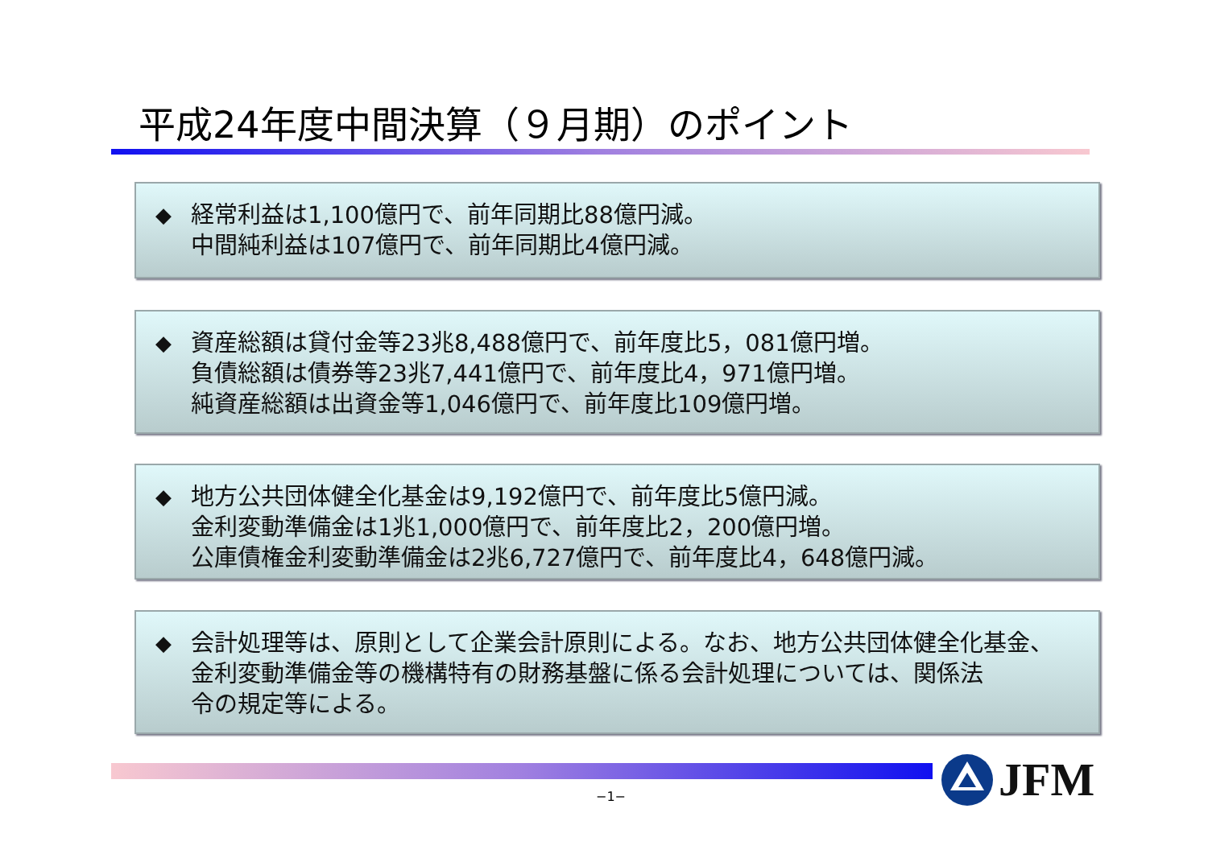平成24年度中間決算（９月期）のポイント
◆ 経常利益は1,100億円で、前年同期比88億円減。
中間純利益は107億円で、前年同期比4億円減。
◆ 資産総額は貸付金等23兆8,488億円で、前年度比5，081億円増。
負債総額は債券等23兆7,441億円で、前年度比4，971億円増。
純資産総額は出資金等1,046億円で、前年度比109億円増。
◆ 地方公共団体健全化基金は9,192億円で、前年度比5億円減。
金利変動準備金は1兆1,000億円で、前年度比2，200億円増。
公庫債権金利変動準備金は2兆6,727億円で、前年度比4，648億円減。
◆ 会計処理等は、原則として企業会計原則による。なお、地方公共団体健全化基金、
金利変動準備金等の機構特有の財務基盤に係る会計処理については、関係法
令の規定等による。
−1−
JFM